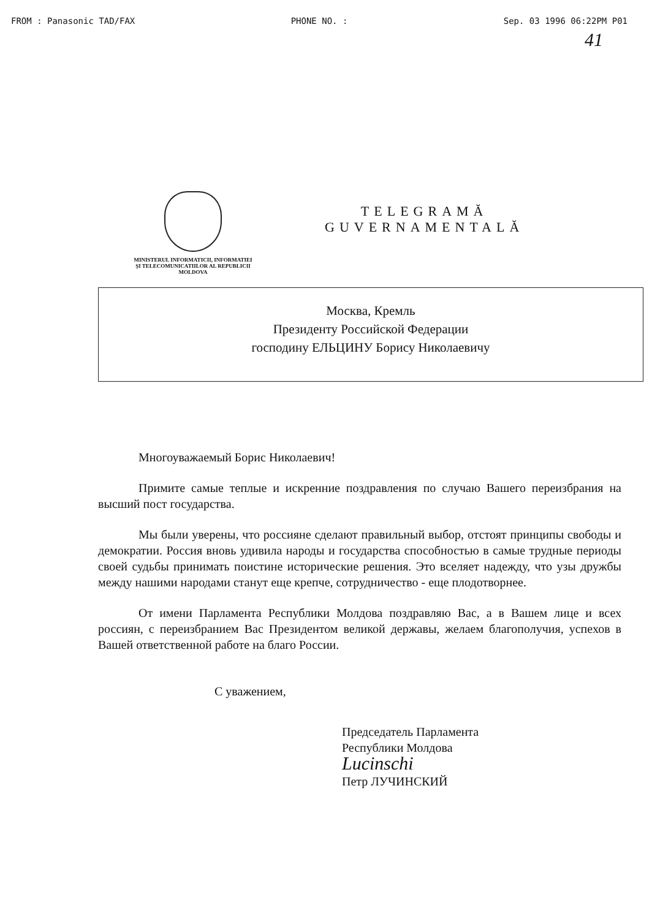FROM : Panasonic TAD/FAX PHONE NO. : Sep. 03 1996 06:22PM P01
41
MINISTERUL INFORMATICII, INFORMATIEI
ŞI TELECOMUNICATIILOR AL REPUBLICII
MOLDOVA
TELEGRAMĂ
GUVERNAMENTALĂ
Москва, Кремль
Президенту Российской Федерации
господину ЕЛЬЦИНУ Борису Николаевичу
Многоуважаемый Борис Николаевич!
Примите самые теплые и искренние поздравления по случаю Вашего переизбрания на высший пост государства.
Мы были уверены, что россияне сделают правильный выбор, отстоят принципы свободы и демократии. Россия вновь удивила народы и государства способностью в самые трудные периоды своей судьбы принимать поистине исторические решения. Это вселяет надежду, что узы дружбы между нашими народами станут еще крепче, сотрудничество - еще плодотворнее.
От имени Парламента Республики Молдова поздравляю Вас, а в Вашем лице и всех россиян, с переизбранием Вас Президентом великой державы, желаем благополучия, успехов в Вашей ответственной работе на благо России.
С уважением,
Председатель Парламента
Республики Молдова
Lucinschi
Петр ЛУЧИНСКИЙ